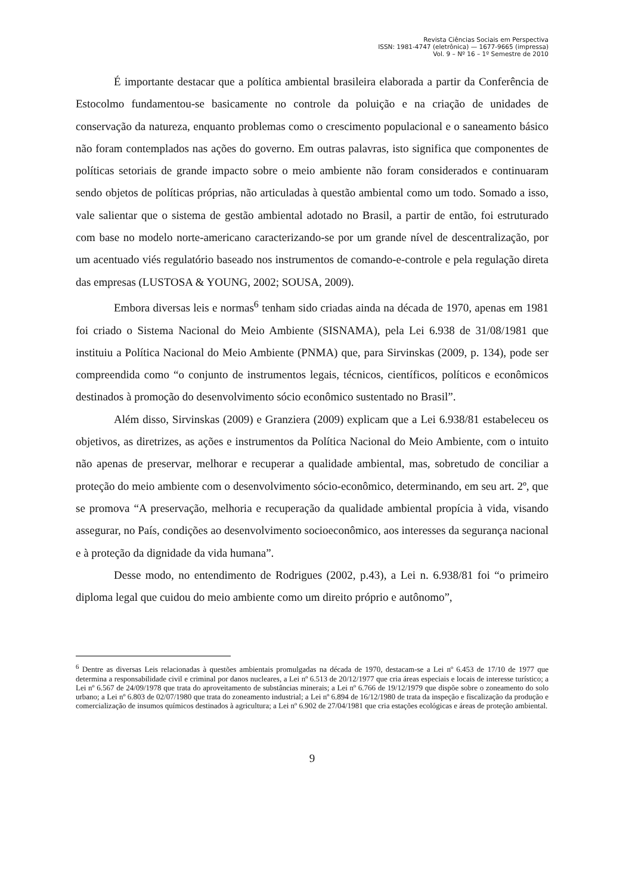Revista Ciências Sociais em Perspectiva
ISSN: 1981-4747 (eletrônica) — 1677-9665 (impressa)
Vol. 9 – Nº 16 – 1º Semestre de 2010
É importante destacar que a política ambiental brasileira elaborada a partir da Conferência de Estocolmo fundamentou-se basicamente no controle da poluição e na criação de unidades de conservação da natureza, enquanto problemas como o crescimento populacional e o saneamento básico não foram contemplados nas ações do governo. Em outras palavras, isto significa que componentes de políticas setoriais de grande impacto sobre o meio ambiente não foram considerados e continuaram sendo objetos de políticas próprias, não articuladas à questão ambiental como um todo. Somado a isso, vale salientar que o sistema de gestão ambiental adotado no Brasil, a partir de então, foi estruturado com base no modelo norte-americano caracterizando-se por um grande nível de descentralização, por um acentuado viés regulatório baseado nos instrumentos de comando-e-controle e pela regulação direta das empresas (LUSTOSA & YOUNG, 2002; SOUSA, 2009).
Embora diversas leis e normas<sup>6</sup> tenham sido criadas ainda na década de 1970, apenas em 1981 foi criado o Sistema Nacional do Meio Ambiente (SISNAMA), pela Lei 6.938 de 31/08/1981 que instituiu a Política Nacional do Meio Ambiente (PNMA) que, para Sirvinskas (2009, p. 134), pode ser compreendida como “o conjunto de instrumentos legais, técnicos, científicos, políticos e econômicos destinados à promoção do desenvolvimento sócio econômico sustentado no Brasil”.
Além disso, Sirvinskas (2009) e Granziera (2009) explicam que a Lei 6.938/81 estabeleceu os objetivos, as diretrizes, as ações e instrumentos da Política Nacional do Meio Ambiente, com o intuito não apenas de preservar, melhorar e recuperar a qualidade ambiental, mas, sobretudo de conciliar a proteção do meio ambiente com o desenvolvimento sócio-econômico, determinando, em seu art. 2º, que se promova “A preservação, melhoria e recuperação da qualidade ambiental propícia à vida, visando assegurar, no País, condições ao desenvolvimento socioeconômico, aos interesses da segurança nacional e à proteção da dignidade da vida humana”.
Desse modo, no entendimento de Rodrigues (2002, p.43), a Lei n. 6.938/81 foi “o primeiro diploma legal que cuidou do meio ambiente como um direito próprio e autônomo”,
<sup>6</sup> Dentre as diversas Leis relacionadas à questões ambientais promulgadas na década de 1970, destacam-se a Lei nº 6.453 de 17/10 de 1977 que determina a responsabilidade civil e criminal por danos nucleares, a Lei nº 6.513 de 20/12/1977 que cria áreas especiais e locais de interesse turístico; a Lei nº 6.567 de 24/09/1978 que trata do aproveitamento de substâncias minerais; a Lei nº 6.766 de 19/12/1979 que dispõe sobre o zoneamento do solo urbano; a Lei nº 6.803 de 02/07/1980 que trata do zoneamento industrial; a Lei nº 6.894 de 16/12/1980 de trata da inspeção e fiscalização da produção e comercialização de insumos químicos destinados à agricultura; a Lei nº 6.902 de 27/04/1981 que cria estações ecológicas e áreas de proteção ambiental.
9